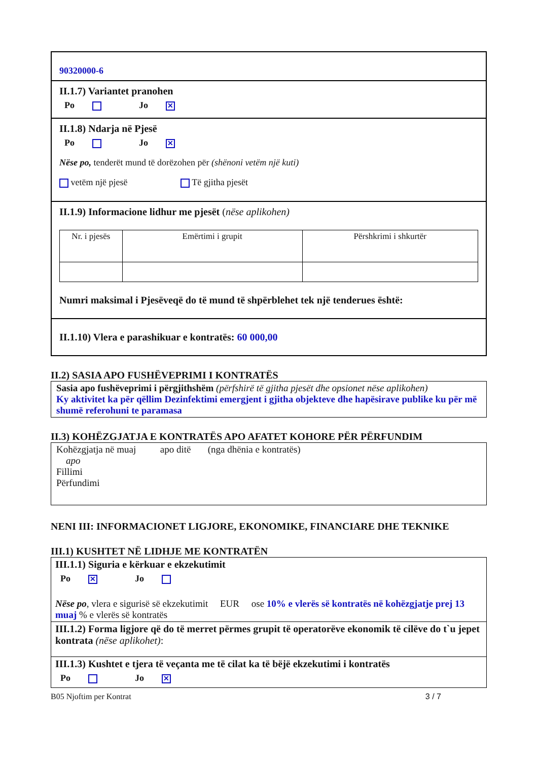90320000-6
II.1.7) Variantet pranohen
Po Jo ✕
II.1.8) Ndarja në Pjesë
Po Jo ✕
Nëse po, tenderët mund të dorëzohen për (shënoni vetëm një kuti)
vetëm një pjesë Të gjitha pjesët
II.1.9) Informacione lidhur me pjesët (nëse aplikohen)
| Nr. i pjesës | Emërtimi i grupit | Përshkrimi i shkurtër |
Numri maksimal i Pjesëveqë do të mund të shpërblehet tek një tenderues është:
II.1.10) Vlera e parashikuar e kontratës: 60 000,00
II.2) SASIA APO FUSHËVEPRIMI I KONTRATËS
Sasia apo fushëveprimi i përgjithshëm (përfshirë të gjitha pjesët dhe opsionet nëse aplikohen)
Ky aktivitet ka për qëllim Dezinfektimi emergjent i gjitha objekteve dhe hapësirave publike ku për më shumë referohuni te paramasa
II.3) KOHËZGJATJA E KONTRATËS APO AFATET KOHORE PËR PËRFUNDIM
Kohëzgjatja në muaj apo ditë (nga dhënia e kontratës)
apo
Fillimi
Përfundimi
NENI III: INFORMACIONET LIGJORE, EKONOMIKE, FINANCIARE DHE TEKNIKE
III.1) KUSHTET NË LIDHJE ME KONTRATËN
III.1.1) Siguria e kërkuar e ekzekutimit
Po ✕ Jo
Nëse po, vlera e sigurisë së ekzekutimit EUR ose 10% e vlerës së kontratës në kohëzgjatje prej 13 muaj % e vlerës së kontratës
III.1.2) Forma ligjore që do të merret përmes grupit të operatorëve ekonomik të cilëve do t`u jepet kontrata (nëse aplikohet):
III.1.3) Kushtet e tjera të veçanta me të cilat ka të bëjë ekzekutimi i kontratës
Po Jo ✕
B05 Njoftim per Kontrat 3 / 7